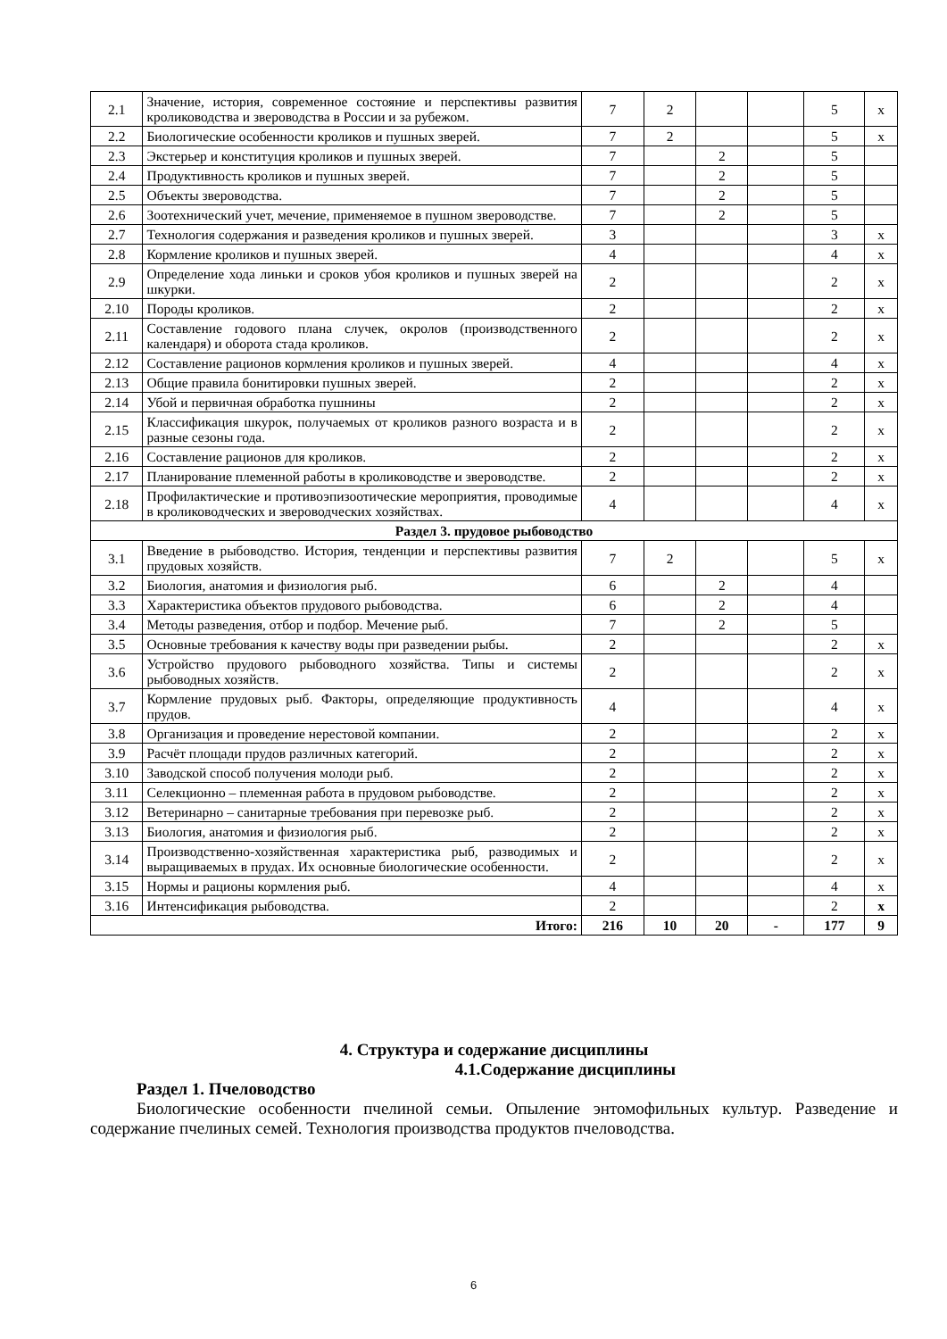| 2.1 | Значение, история, современное состояние и перспективы развития кролиководства и звероводства в России и за рубежом. | 7 | 2 | | | 5 | х |
| 2.2 | Биологические особенности кроликов и пушных зверей. | 7 | 2 | | | 5 | х |
| 2.3 | Экстерьер и конституция кроликов и пушных зверей. | 7 | | 2 | | 5 | |
| 2.4 | Продуктивность кроликов и пушных зверей. | 7 | | 2 | | 5 | |
| 2.5 | Объекты звероводства. | 7 | | 2 | | 5 | |
| 2.6 | Зоотехнический учет, мечение, применяемое в пушном звероводстве. | 7 | | 2 | | 5 | |
| 2.7 | Технология содержания и разведения кроликов и пушных зверей. | 3 | | | | 3 | х |
| 2.8 | Кормление кроликов и пушных зверей. | 4 | | | | 4 | х |
| 2.9 | Определение хода линьки и сроков убоя кроликов и пушных зверей на шкурки. | 2 | | | | 2 | х |
| 2.10 | Породы кроликов. | 2 | | | | 2 | х |
| 2.11 | Составление годового плана случек, окролов (производственного календаря) и оборота стада кроликов. | 2 | | | | 2 | х |
| 2.12 | Составление рационов кормления кроликов и пушных зверей. | 4 | | | | 4 | х |
| 2.13 | Общие правила бонитировки пушных зверей. | 2 | | | | 2 | х |
| 2.14 | Убой и первичная обработка пушнины | 2 | | | | 2 | х |
| 2.15 | Классификация шкурок, получаемых от кроликов разного возраста и в разные сезоны года. | 2 | | | | 2 | х |
| 2.16 | Составление рационов для кроликов. | 2 | | | | 2 | х |
| 2.17 | Планирование племенной работы в кролиководстве и звероводстве. | 2 | | | | 2 | х |
| 2.18 | Профилактические и противоэпизоотические мероприятия, проводимые в кролиководческих и звероводческих хозяйствах. | 4 | | | | 4 | х |
| Раздел 3. прудовое рыбоводство | | | | | | | |
| 3.1 | Введение в рыбоводство. История, тенденции и перспективы развития прудовых хозяйств. | 7 | 2 | | | 5 | х |
| 3.2 | Биология, анатомия и физиология рыб. | 6 | | 2 | | 4 | |
| 3.3 | Характеристика объектов прудового рыбоводства. | 6 | | 2 | | 4 | |
| 3.4 | Методы разведения, отбор и подбор. Мечение рыб. | 7 | | 2 | | 5 | |
| 3.5 | Основные требования к качеству воды при разведении рыбы. | 2 | | | | 2 | х |
| 3.6 | Устройство прудового рыбоводного хозяйства. Типы и системы рыбоводных хозяйств. | 2 | | | | 2 | х |
| 3.7 | Кормление прудовых рыб. Факторы, определяющие продуктивность прудов. | 4 | | | | 4 | х |
| 3.8 | Организация и проведение нерестовой компании. | 2 | | | | 2 | х |
| 3.9 | Расчёт площади прудов различных категорий. | 2 | | | | 2 | х |
| 3.10 | Заводской способ получения молоди рыб. | 2 | | | | 2 | х |
| 3.11 | Селекционно – племенная работа в прудовом рыбоводстве. | 2 | | | | 2 | х |
| 3.12 | Ветеринарно – санитарные требования при перевозке рыб. | 2 | | | | 2 | х |
| 3.13 | Биология, анатомия и физиология рыб. | 2 | | | | 2 | х |
| 3.14 | Производственно-хозяйственная характеристика рыб, разводимых и выращиваемых в прудах. Их основные биологические особенности. | 2 | | | | 2 | х |
| 3.15 | Нормы и рационы кормления рыб. | 4 | | | | 4 | х |
| 3.16 | Интенсификация рыбоводства. | 2 | | | | 2 | х |
| Итого: | | 216 | 10 | 20 | - | 177 | 9 |
4. Структура и содержание дисциплины
4.1.Содержание дисциплины
Раздел 1. Пчеловодство
Биологические особенности пчелиной семьи. Опыление энтомофильных культур. Разведение и содержание пчелиных семей. Технология производства продуктов пчеловодства.
6